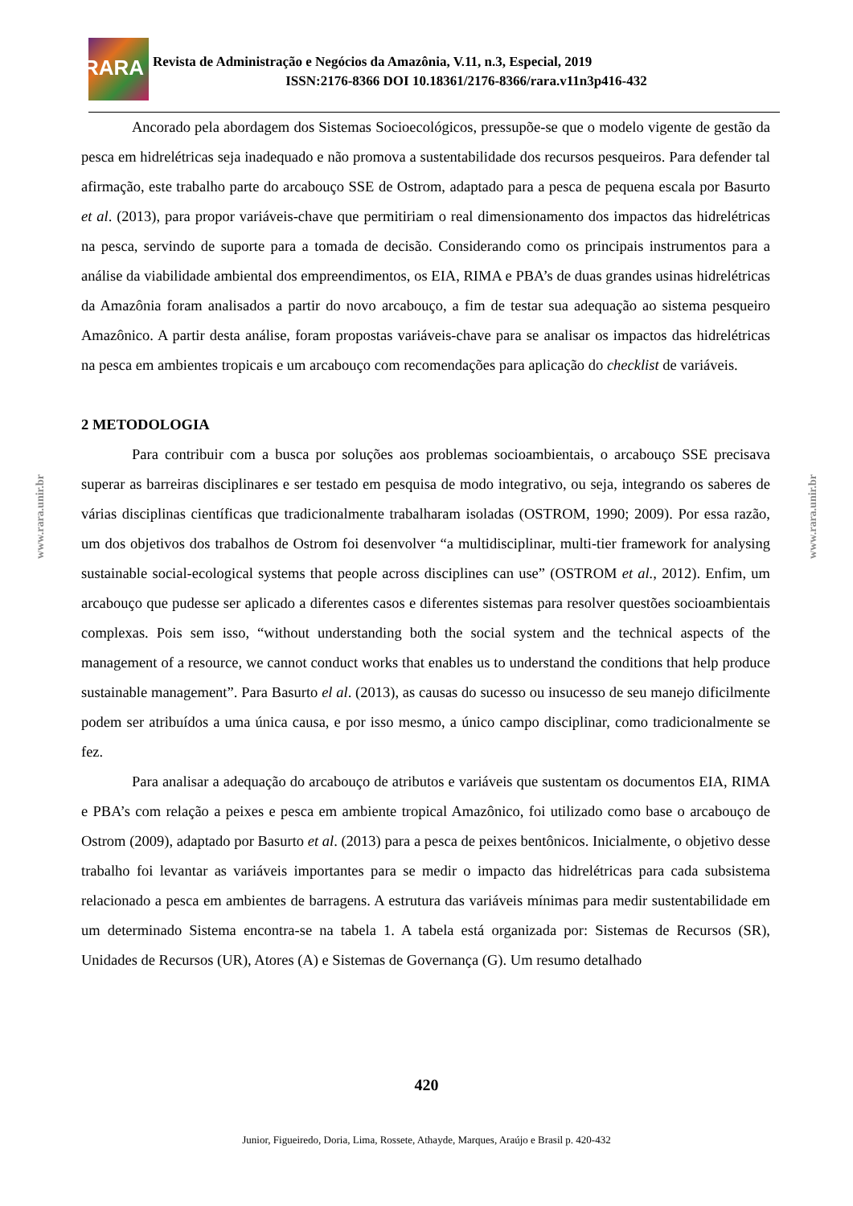RARA
Revista de Administração e Negócios da Amazônia, V.11, n.3, Especial, 2019
ISSN:2176-8366 DOI 10.18361/2176-8366/rara.v11n3p416-432
www.rara.unir.br
www.rara.unir.br
Ancorado pela abordagem dos Sistemas Socioecológicos, pressupõe-se que o modelo vigente de gestão da pesca em hidrelétricas seja inadequado e não promova a sustentabilidade dos recursos pesqueiros. Para defender tal afirmação, este trabalho parte do arcabouço SSE de Ostrom, adaptado para a pesca de pequena escala por Basurto et al. (2013), para propor variáveis-chave que permitiriam o real dimensionamento dos impactos das hidrelétricas na pesca, servindo de suporte para a tomada de decisão. Considerando como os principais instrumentos para a análise da viabilidade ambiental dos empreendimentos, os EIA, RIMA e PBA’s de duas grandes usinas hidrelétricas da Amazônia foram analisados a partir do novo arcabouço, a fim de testar sua adequação ao sistema pesqueiro Amazônico. A partir desta análise, foram propostas variáveis-chave para se analisar os impactos das hidrelétricas na pesca em ambientes tropicais e um arcabouço com recomendações para aplicação do checklist de variáveis.
2 METODOLOGIA
Para contribuir com a busca por soluções aos problemas socioambientais, o arcabouço SSE precisava superar as barreiras disciplinares e ser testado em pesquisa de modo integrativo, ou seja, integrando os saberes de várias disciplinas científicas que tradicionalmente trabalharam isoladas (OSTROM, 1990; 2009). Por essa razão, um dos objetivos dos trabalhos de Ostrom foi desenvolver “a multidisciplinar, multi-tier framework for analysing sustainable social-ecological systems that people across disciplines can use” (OSTROM et al., 2012). Enfim, um arcabouço que pudesse ser aplicado a diferentes casos e diferentes sistemas para resolver questões socioambientais complexas. Pois sem isso, “without understanding both the social system and the technical aspects of the management of a resource, we cannot conduct works that enables us to understand the conditions that help produce sustainable management”. Para Basurto el al. (2013), as causas do sucesso ou insucesso de seu manejo dificilmente podem ser atribuídos a uma única causa, e por isso mesmo, a único campo disciplinar, como tradicionalmente se fez.
Para analisar a adequação do arcabouço de atributos e variáveis que sustentam os documentos EIA, RIMA e PBA’s com relação a peixes e pesca em ambiente tropical Amazônico, foi utilizado como base o arcabouço de Ostrom (2009), adaptado por Basurto et al. (2013) para a pesca de peixes bentônicos. Inicialmente, o objetivo desse trabalho foi levantar as variáveis importantes para se medir o impacto das hidrelétricas para cada subsistema relacionado a pesca em ambientes de barragens. A estrutura das variáveis mínimas para medir sustentabilidade em um determinado Sistema encontra-se na tabela 1. A tabela está organizada por: Sistemas de Recursos (SR), Unidades de Recursos (UR), Atores (A) e Sistemas de Governança (G). Um resumo detalhado
420
Junior, Figueiredo, Doria, Lima, Rossete, Athayde, Marques, Araújo e Brasil p. 420-432